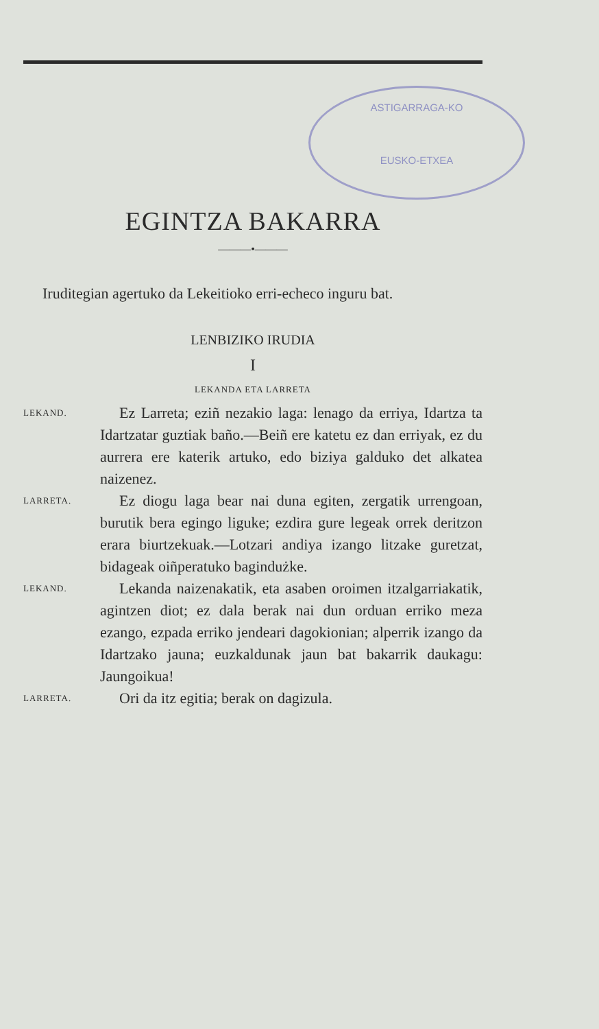ASTIGARRAGA-KO
EUSKO-ETXEA
EGINTZA BAKARRA
———•———
Iruditegian agertuko da Lekeitioko erri-echeco inguru bat.
LENBIZIKO IRUDIA
I
LEKANDA ETA LARRETA
LEKAND.
Ez Larreta; eziñ nezakio laga: lenago da erriya, Idartza ta Idartzatar guztiak baño.—Beiñ ere katetu ez dan erriyak, ez du aurrera ere katerik artuko, edo biziya galduko det alkatea naizenez.
LARRETA.
Ez diogu laga bear nai duna egiten, zergatik urrengoan, burutik bera egingo liguke; ezdira gure legeak orrek deritzon erara biurtzekuak.—Lotzari andiya izango litzake guretzat, bidageak oiñperatuko bagindużke.
LEKAND.
Lekanda naizenakatik, eta asaben oroimen itzalgarriakatik, agintzen diot; ez dala berak nai dun orduan erriko meza ezango, ezpada erriko jendeari dagokionian; alperrik izango da Idartzako jauna; euzkaldunak jaun bat bakarrik daukagu: Jaungoikua!
LARRETA.
Ori da itz egitia; berak on dagizula.